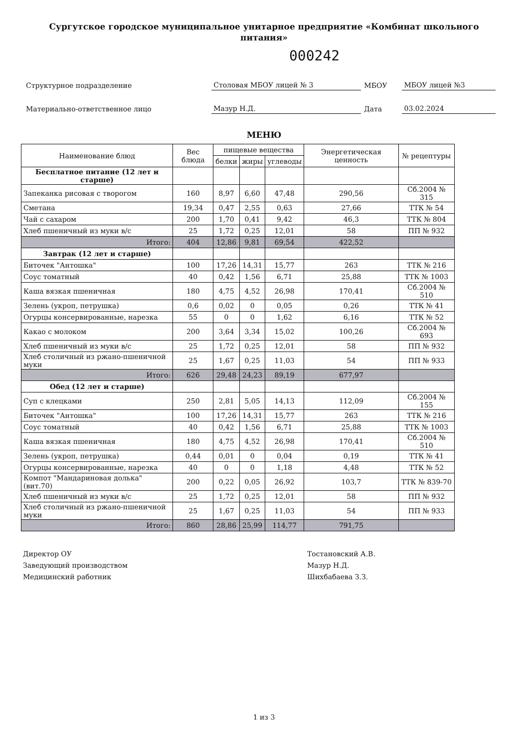Сургутское городское муниципальное унитарное предприятие «Комбинат школьного питания»
000242
| Структурное подразделение | Столовая МБОУ лицей № 3 | МБОУ | МБОУ лицей №3 |
| Материально-ответственное лицо | Мазур Н.Д. | Дата | 03.02.2024 |
МЕНЮ
| Наименование блюд | Вес блюда | пищевые вещества | | | Энергетическая ценность | № рецептуры |
| --- | --- | --- | --- | --- | --- | --- |
| | | белки | жиры | углеводы | | |
| Бесплатное питание (12 лет и старше) | | | | | | |
| Запеканка рисовая с творогом | 160 | 8,97 | 6,60 | 47,48 | 290,56 | Сб.2004 № 315 |
| Сметана | 19,34 | 0,47 | 2,55 | 0,63 | 27,66 | ТТК № 54 |
| Чай с сахаром | 200 | 1,70 | 0,41 | 9,42 | 46,3 | ТТК № 804 |
| Хлеб пшеничный из муки в/с | 25 | 1,72 | 0,25 | 12,01 | 58 | ПП № 932 |
| Итого: | 404 | 12,86 | 9,81 | 69,54 | 422,52 | |
| Завтрак (12 лет и старше) | | | | | | |
| Биточек "Антошка" | 100 | 17,26 | 14,31 | 15,77 | 263 | ТТК № 216 |
| Соус томатный | 40 | 0,42 | 1,56 | 6,71 | 25,88 | ТТК № 1003 |
| Каша вязкая пшеничная | 180 | 4,75 | 4,52 | 26,98 | 170,41 | Сб.2004 № 510 |
| Зелень (укроп, петрушка) | 0,6 | 0,02 | 0 | 0,05 | 0,26 | ТТК № 41 |
| Огурцы консервированные, нарезка | 55 | 0 | 0 | 1,62 | 6,16 | ТТК № 52 |
| Какао с молоком | 200 | 3,64 | 3,34 | 15,02 | 100,26 | Сб.2004 № 693 |
| Хлеб пшеничный из муки в/с | 25 | 1,72 | 0,25 | 12,01 | 58 | ПП № 932 |
| Хлеб столичный из ржано-пшеничной муки | 25 | 1,67 | 0,25 | 11,03 | 54 | ПП № 933 |
| Итого: | 626 | 29,48 | 24,23 | 89,19 | 677,97 | |
| Обед (12 лет и старше) | | | | | | |
| Суп с клецками | 250 | 2,81 | 5,05 | 14,13 | 112,09 | Сб.2004 № 155 |
| Биточек "Антошка" | 100 | 17,26 | 14,31 | 15,77 | 263 | ТТК № 216 |
| Соус томатный | 40 | 0,42 | 1,56 | 6,71 | 25,88 | ТТК № 1003 |
| Каша вязкая пшеничная | 180 | 4,75 | 4,52 | 26,98 | 170,41 | Сб.2004 № 510 |
| Зелень (укроп, петрушка) | 0,44 | 0,01 | 0 | 0,04 | 0,19 | ТТК № 41 |
| Огурцы консервированные, нарезка | 40 | 0 | 0 | 1,18 | 4,48 | ТТК № 52 |
| Компот "Мандариновая долька" (вит.70) | 200 | 0,22 | 0,05 | 26,92 | 103,7 | ТТК № 839-70 |
| Хлеб пшеничный из муки в/с | 25 | 1,72 | 0,25 | 12,01 | 58 | ПП № 932 |
| Хлеб столичный из ржано-пшеничной муки | 25 | 1,67 | 0,25 | 11,03 | 54 | ПП № 933 |
| Итого: | 860 | 28,86 | 25,99 | 114,77 | 791,75 | |
Директор ОУ
Заведующий производством
Медицинский работник
Тостановский А.В.
Мазур Н.Д.
Шихбабаева З.З.
1 из 3